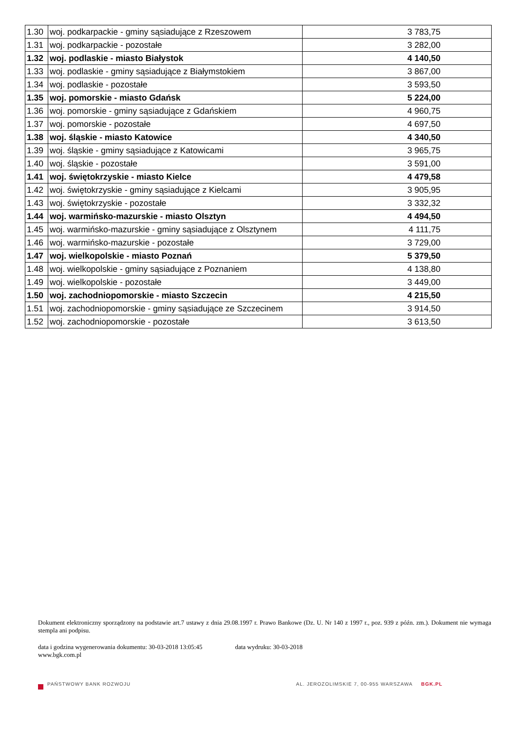| 1.30 | woj. podkarpackie - gminy sąsiadujące z Rzeszowem | 3 783,75 |
| 1.31 | woj. podkarpackie - pozostałe | 3 282,00 |
| 1.32 | woj. podlaskie - miasto Białystok | 4 140,50 |
| 1.33 | woj. podlaskie - gminy sąsiadujące z Białymstokiem | 3 867,00 |
| 1.34 | woj. podlaskie - pozostałe | 3 593,50 |
| 1.35 | woj. pomorskie - miasto Gdańsk | 5 224,00 |
| 1.36 | woj. pomorskie - gminy sąsiadujące z Gdańskiem | 4 960,75 |
| 1.37 | woj. pomorskie - pozostałe | 4 697,50 |
| 1.38 | woj. śląskie - miasto Katowice | 4 340,50 |
| 1.39 | woj. śląskie - gminy sąsiadujące z Katowicami | 3 965,75 |
| 1.40 | woj. śląskie - pozostałe | 3 591,00 |
| 1.41 | woj. świętokrzyskie - miasto Kielce | 4 479,58 |
| 1.42 | woj. świętokrzyskie - gminy sąsiadujące z Kielcami | 3 905,95 |
| 1.43 | woj. świętokrzyskie - pozostałe | 3 332,32 |
| 1.44 | woj. warmińsko-mazurskie - miasto Olsztyn | 4 494,50 |
| 1.45 | woj. warmińsko-mazurskie - gminy sąsiadujące z Olsztynem | 4 111,75 |
| 1.46 | woj. warmińsko-mazurskie - pozostałe | 3 729,00 |
| 1.47 | woj. wielkopolskie - miasto Poznań | 5 379,50 |
| 1.48 | woj. wielkopolskie - gminy sąsiadujące z Poznaniem | 4 138,80 |
| 1.49 | woj. wielkopolskie - pozostałe | 3 449,00 |
| 1.50 | woj. zachodniopomorskie - miasto Szczecin | 4 215,50 |
| 1.51 | woj. zachodniopomorskie - gminy sąsiadujące ze Szczecinem | 3 914,50 |
| 1.52 | woj. zachodniopomorskie - pozostałe | 3 613,50 |
Dokument elektroniczny sporządzony na podstawie art.7 ustawy z dnia 29.08.1997 r. Prawo Bankowe (Dz. U. Nr 140 z 1997 r., poz. 939 z późn. zm.). Dokument nie wymaga stempla ani podpisu.
data i godzina wygenerowania dokumentu: 30-03-2018 13:05:45 data wydruku: 30-03-2018
www.bgk.com.pl
PAŃSTWOWY BANK ROZWOJU AL. JEROZOLIMSKIE 7, 00-955 WARSZAWA BGK.PL